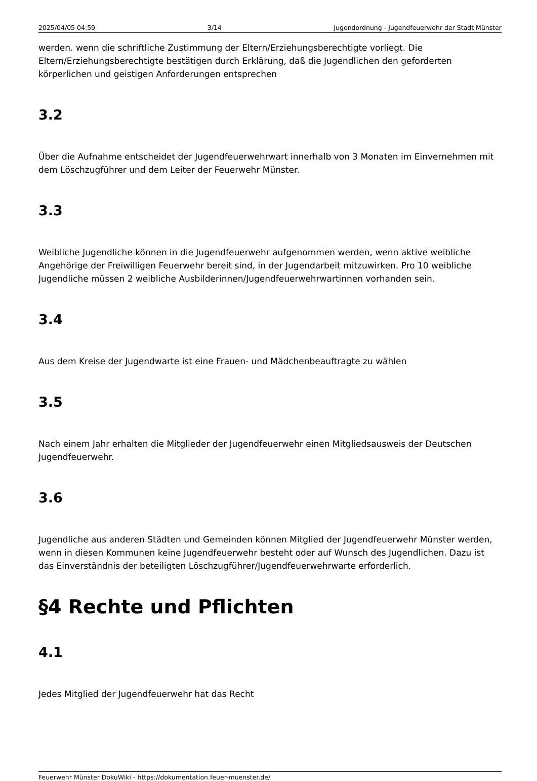2025/04/05 04:59 3/14 Jugendordnung - Jugendfeuerwehr der Stadt Münster
werden. wenn die schriftliche Zustimmung der Eltern/Erziehungsberechtigte vorliegt. Die Eltern/Erziehungsberechtigte bestätigen durch Erklärung, daß die Jugendlichen den geforderten körperlichen und geistigen Anforderungen entsprechen
3.2
Über die Aufnahme entscheidet der Jugendfeuerwehrwart innerhalb von 3 Monaten im Einvernehmen mit dem Löschzugführer und dem Leiter der Feuerwehr Münster.
3.3
Weibliche Jugendliche können in die Jugendfeuerwehr aufgenommen werden, wenn aktive weibliche Angehörige der Freiwilligen Feuerwehr bereit sind, in der Jugendarbeit mitzuwirken. Pro 10 weibliche Jugendliche müssen 2 weibliche Ausbilderinnen/Jugendfeuerwehrwartinnen vorhanden sein.
3.4
Aus dem Kreise der Jugendwarte ist eine Frauen- und Mädchenbeauftragte zu wählen
3.5
Nach einem Jahr erhalten die Mitglieder der Jugendfeuerwehr einen Mitgliedsausweis der Deutschen Jugendfeuerwehr.
3.6
Jugendliche aus anderen Städten und Gemeinden können Mitglied der Jugendfeuerwehr Münster werden, wenn in diesen Kommunen keine Jugendfeuerwehr besteht oder auf Wunsch des Jugendlichen. Dazu ist das Einverständnis der beteiligten Löschzugführer/Jugendfeuerwehrwarte erforderlich.
§4 Rechte und Pflichten
4.1
Jedes Mitglied der Jugendfeuerwehr hat das Recht
Feuerwehr Münster DokuWiki - https://dokumentation.feuer-muenster.de/